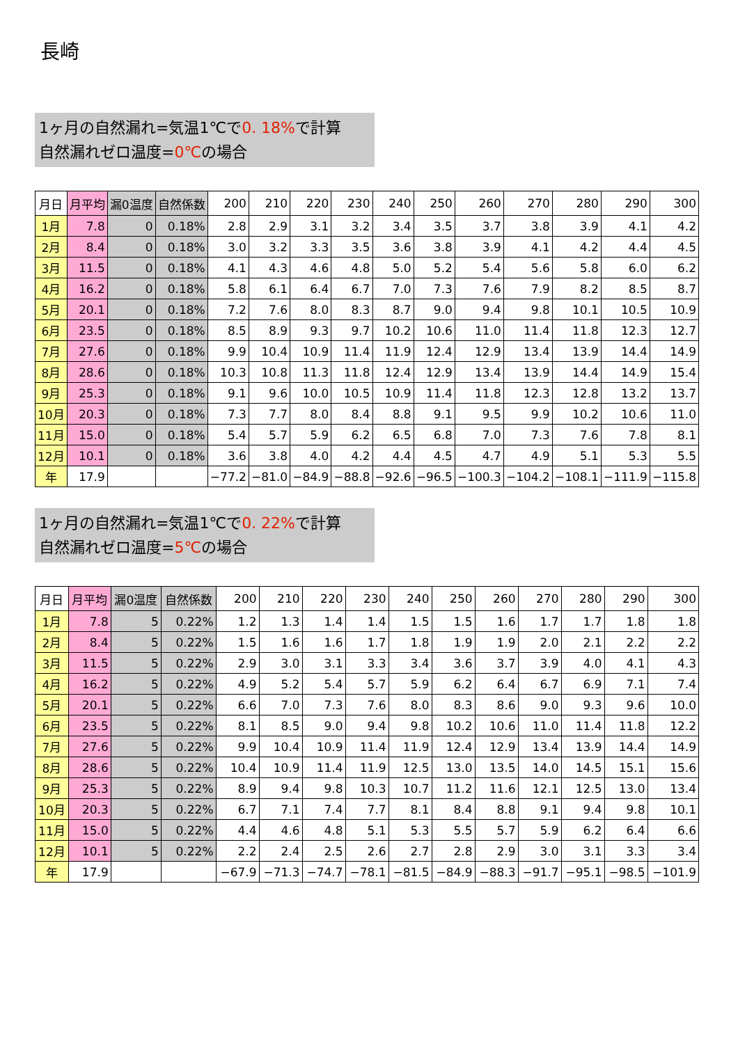長崎
1ヶ月の自然漏れ=気温1℃で0. 18% で計算
自然漏れゼロ温度=0℃の場合
| 月日 | 月平均 | 漏0温度 | 自然係数 | 200 | 210 | 220 | 230 | 240 | 250 | 260 | 270 | 280 | 290 | 300 |
| --- | --- | --- | --- | --- | --- | --- | --- | --- | --- | --- | --- | --- | --- | --- |
| 1月 | 7.8 | 0 | 0.18% | 2.8 | 2.9 | 3.1 | 3.2 | 3.4 | 3.5 | 3.7 | 3.8 | 3.9 | 4.1 | 4.2 |
| 2月 | 8.4 | 0 | 0.18% | 3.0 | 3.2 | 3.3 | 3.5 | 3.6 | 3.8 | 3.9 | 4.1 | 4.2 | 4.4 | 4.5 |
| 3月 | 11.5 | 0 | 0.18% | 4.1 | 4.3 | 4.6 | 4.8 | 5.0 | 5.2 | 5.4 | 5.6 | 5.8 | 6.0 | 6.2 |
| 4月 | 16.2 | 0 | 0.18% | 5.8 | 6.1 | 6.4 | 6.7 | 7.0 | 7.3 | 7.6 | 7.9 | 8.2 | 8.5 | 8.7 |
| 5月 | 20.1 | 0 | 0.18% | 7.2 | 7.6 | 8.0 | 8.3 | 8.7 | 9.0 | 9.4 | 9.8 | 10.1 | 10.5 | 10.9 |
| 6月 | 23.5 | 0 | 0.18% | 8.5 | 8.9 | 9.3 | 9.7 | 10.2 | 10.6 | 11.0 | 11.4 | 11.8 | 12.3 | 12.7 |
| 7月 | 27.6 | 0 | 0.18% | 9.9 | 10.4 | 10.9 | 11.4 | 11.9 | 12.4 | 12.9 | 13.4 | 13.9 | 14.4 | 14.9 |
| 8月 | 28.6 | 0 | 0.18% | 10.3 | 10.8 | 11.3 | 11.8 | 12.4 | 12.9 | 13.4 | 13.9 | 14.4 | 14.9 | 15.4 |
| 9月 | 25.3 | 0 | 0.18% | 9.1 | 9.6 | 10.0 | 10.5 | 10.9 | 11.4 | 11.8 | 12.3 | 12.8 | 13.2 | 13.7 |
| 10月 | 20.3 | 0 | 0.18% | 7.3 | 7.7 | 8.0 | 8.4 | 8.8 | 9.1 | 9.5 | 9.9 | 10.2 | 10.6 | 11.0 |
| 11月 | 15.0 | 0 | 0.18% | 5.4 | 5.7 | 5.9 | 6.2 | 6.5 | 6.8 | 7.0 | 7.3 | 7.6 | 7.8 | 8.1 |
| 12月 | 10.1 | 0 | 0.18% | 3.6 | 3.8 | 4.0 | 4.2 | 4.4 | 4.5 | 4.7 | 4.9 | 5.1 | 5.3 | 5.5 |
| 年 | 17.9 | | | −77.2 | −81.0 | −84.9 | −88.8 | −92.6 | −96.5 | −100.3 | −104.2 | −108.1 | −111.9 | −115.8 |
1ヶ月の自然漏れ=気温1℃で0. 22% で計算
自然漏れゼロ温度=5℃の場合
| 月日 | 月平均 | 漏0温度 | 自然係数 | 200 | 210 | 220 | 230 | 240 | 250 | 260 | 270 | 280 | 290 | 300 |
| --- | --- | --- | --- | --- | --- | --- | --- | --- | --- | --- | --- | --- | --- | --- |
| 1月 | 7.8 | 5 | 0.22% | 1.2 | 1.3 | 1.4 | 1.4 | 1.5 | 1.5 | 1.6 | 1.7 | 1.7 | 1.8 | 1.8 |
| 2月 | 8.4 | 5 | 0.22% | 1.5 | 1.6 | 1.6 | 1.7 | 1.8 | 1.9 | 1.9 | 2.0 | 2.1 | 2.2 | 2.2 |
| 3月 | 11.5 | 5 | 0.22% | 2.9 | 3.0 | 3.1 | 3.3 | 3.4 | 3.6 | 3.7 | 3.9 | 4.0 | 4.1 | 4.3 |
| 4月 | 16.2 | 5 | 0.22% | 4.9 | 5.2 | 5.4 | 5.7 | 5.9 | 6.2 | 6.4 | 6.7 | 6.9 | 7.1 | 7.4 |
| 5月 | 20.1 | 5 | 0.22% | 6.6 | 7.0 | 7.3 | 7.6 | 8.0 | 8.3 | 8.6 | 9.0 | 9.3 | 9.6 | 10.0 |
| 6月 | 23.5 | 5 | 0.22% | 8.1 | 8.5 | 9.0 | 9.4 | 9.8 | 10.2 | 10.6 | 11.0 | 11.4 | 11.8 | 12.2 |
| 7月 | 27.6 | 5 | 0.22% | 9.9 | 10.4 | 10.9 | 11.4 | 11.9 | 12.4 | 12.9 | 13.4 | 13.9 | 14.4 | 14.9 |
| 8月 | 28.6 | 5 | 0.22% | 10.4 | 10.9 | 11.4 | 11.9 | 12.5 | 13.0 | 13.5 | 14.0 | 14.5 | 15.1 | 15.6 |
| 9月 | 25.3 | 5 | 0.22% | 8.9 | 9.4 | 9.8 | 10.3 | 10.7 | 11.2 | 11.6 | 12.1 | 12.5 | 13.0 | 13.4 |
| 10月 | 20.3 | 5 | 0.22% | 6.7 | 7.1 | 7.4 | 7.7 | 8.1 | 8.4 | 8.8 | 9.1 | 9.4 | 9.8 | 10.1 |
| 11月 | 15.0 | 5 | 0.22% | 4.4 | 4.6 | 4.8 | 5.1 | 5.3 | 5.5 | 5.7 | 5.9 | 6.2 | 6.4 | 6.6 |
| 12月 | 10.1 | 5 | 0.22% | 2.2 | 2.4 | 2.5 | 2.6 | 2.7 | 2.8 | 2.9 | 3.0 | 3.1 | 3.3 | 3.4 |
| 年 | 17.9 | | | −67.9 | −71.3 | −74.7 | −78.1 | −81.5 | −84.9 | −88.3 | −91.7 | −95.1 | −98.5 | −101.9 |